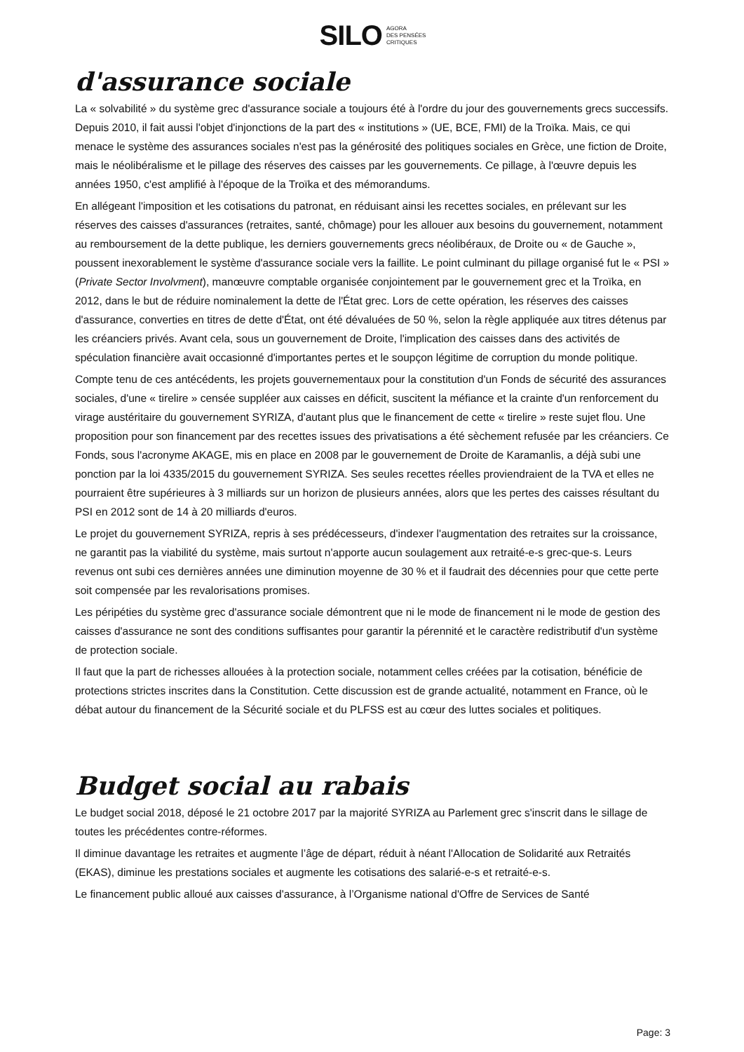SILO AGORA
DES PENSÉES
CRITIQUES
d'assurance sociale
La « solvabilité » du système grec d'assurance sociale a toujours été à l'ordre du jour des gouvernements grecs successifs. Depuis 2010, il fait aussi l'objet d'injonctions de la part des « institutions » (UE, BCE, FMI) de la Troïka. Mais, ce qui menace le système des assurances sociales n'est pas la générosité des politiques sociales en Grèce, une fiction de Droite, mais le néolibéralisme et le pillage des réserves des caisses par les gouvernements. Ce pillage, à l'œuvre depuis les années 1950, c'est amplifié à l'époque de la Troïka et des mémorandums.
En allégeant l'imposition et les cotisations du patronat, en réduisant ainsi les recettes sociales, en prélevant sur les réserves des caisses d'assurances (retraites, santé, chômage) pour les allouer aux besoins du gouvernement, notamment au remboursement de la dette publique, les derniers gouvernements grecs néolibéraux, de Droite ou « de Gauche », poussent inexorablement le système d'assurance sociale vers la faillite. Le point culminant du pillage organisé fut le « PSI » (Private Sector Involvment), manœuvre comptable organisée conjointement par le gouvernement grec et la Troïka, en 2012, dans le but de réduire nominalement la dette de l'État grec. Lors de cette opération, les réserves des caisses d'assurance, converties en titres de dette d'État, ont été dévaluées de 50 %, selon la règle appliquée aux titres détenus par les créanciers privés. Avant cela, sous un gouvernement de Droite, l'implication des caisses dans des activités de spéculation financière avait occasionné d'importantes pertes et le soupçon légitime de corruption du monde politique.
Compte tenu de ces antécédents, les projets gouvernementaux pour la constitution d'un Fonds de sécurité des assurances sociales, d'une « tirelire » censée suppléer aux caisses en déficit, suscitent la méfiance et la crainte d'un renforcement du virage austéritaire du gouvernement SYRIZA, d'autant plus que le financement de cette « tirelire » reste sujet flou. Une proposition pour son financement par des recettes issues des privatisations a été sèchement refusée par les créanciers. Ce Fonds, sous l'acronyme AKAGE, mis en place en 2008 par le gouvernement de Droite de Karamanlis, a déjà subi une ponction par la loi 4335/2015 du gouvernement SYRIZA. Ses seules recettes réelles proviendraient de la TVA et elles ne pourraient être supérieures à 3 milliards sur un horizon de plusieurs années, alors que les pertes des caisses résultant du PSI en 2012 sont de 14 à 20 milliards d'euros.
Le projet du gouvernement SYRIZA, repris à ses prédécesseurs, d'indexer l'augmentation des retraites sur la croissance, ne garantit pas la viabilité du système, mais surtout n'apporte aucun soulagement aux retraité-e-s grec-que-s. Leurs revenus ont subi ces dernières années une diminution moyenne de 30 % et il faudrait des décennies pour que cette perte soit compensée par les revalorisations promises.
Les péripéties du système grec d'assurance sociale démontrent que ni le mode de financement ni le mode de gestion des caisses d'assurance ne sont des conditions suffisantes pour garantir la pérennité et le caractère redistributif d'un système de protection sociale.
Il faut que la part de richesses allouées à la protection sociale, notamment celles créées par la cotisation, bénéficie de protections strictes inscrites dans la Constitution. Cette discussion est de grande actualité, notamment en France, où le débat autour du financement de la Sécurité sociale et du PLFSS est au cœur des luttes sociales et politiques.
Budget social au rabais
Le budget social 2018, déposé le 21 octobre 2017 par la majorité SYRIZA au Parlement grec s'inscrit dans le sillage de toutes les précédentes contre-réformes.
Il diminue davantage les retraites et augmente l’âge de départ, réduit à néant l'Allocation de Solidarité aux Retraités (EKAS), diminue les prestations sociales et augmente les cotisations des salarié-e-s et retraité-e-s.
Le financement public alloué aux caisses d'assurance, à l’Organisme national d'Offre de Services de Santé
Page: 3